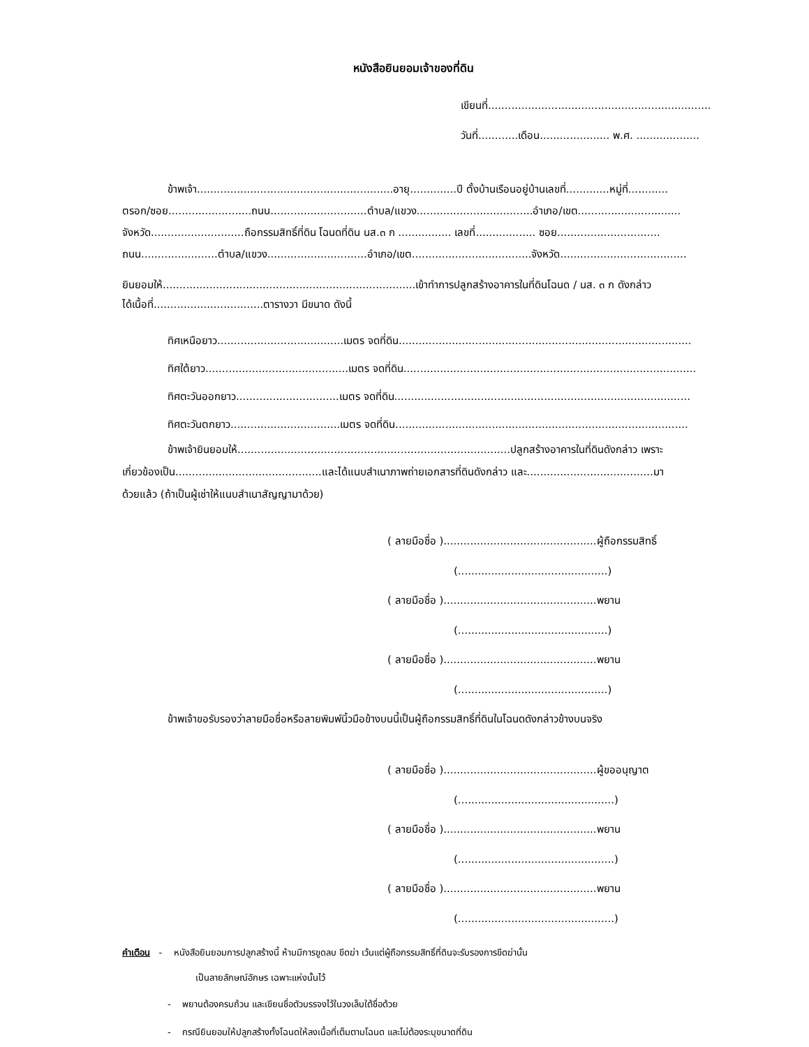หนังสือยินยอมเจ้าของที่ดิน
เขียนที่...................................................................
วันที่............เดือน..................... พ.ศ. ...................
ข้าพเจ้า...........................................................อายุ..............ปี ตั้งบ้านเรือนอยู่บ้านเลขที่.............หมู่ที่............
ตรอก/ซอย.........................ถนน.............................ตำบล/แขวง...................................อำเภอ/เขต...............................
จังหวัด............................ถือกรรมสิทธิ์ที่ดิน โฉนดที่ดิน นส.๓ ก ................ เลขที่.................. ซอย...............................
ถนน.......................ตำบล/แขวง..............................อำเภอ/เขต....................................จังหวัด......................................
ยินยอมให้............................................................................เข้าทำการปลูกสร้างอาคารในที่ดินโฉนด / นส. ๓ ก ดังกล่าว
ได้เนื้อที่.................................ตารางวา มีขนาด ดังนี้
ทิศเหนือยาว......................................เมตร จดที่ดิน........................................................................................
ทิศใต้ยาว...........................................เมตร จดที่ดิน........................................................................................
ทิศตะวันออกยาว...............................เมตร จดที่ดิน.........................................................................................
ทิศตะวันตกยาว.................................เมตร จดที่ดิน........................................................................................
ข้าพเจ้ายินยอมให้..................................................................................ปลูกสร้างอาคารในที่ดินดังกล่าว เพราะ
เกี่ยวข้องเป็น............................................และได้แนบสำเนาภาพถ่ายเอกสารที่ดินดังกล่าว และ......................................มา
ด้วยแล้ว (ถ้าเป็นผู้เช่าให้แนบสำเนาสัญญามาด้วย)
( ลายมือชื่อ )..............................................ผู้ถือกรรมสิทธิ์
(.............................................)
( ลายมือชื่อ )..............................................พยาน
(.............................................)
( ลายมือชื่อ )..............................................พยาน
(.............................................)
ข้าพเจ้าขอรับรองว่าลายมือชื่อหรือลายพิมพ์นิ้วมือข้างบนนี้เป็นผู้ถือกรรมสิทธิ์ที่ดินในโฉนดดังกล่าวข้างบนจริง
( ลายมือชื่อ )..............................................ผู้ขออนุญาต
(...............................................)
( ลายมือชื่อ )..............................................พยาน
(...............................................)
( ลายมือชื่อ )..............................................พยาน
(...............................................)
คำเตือน - หนังสือยินยอมการปลูกสร้างนี้ ห้ามมีการขูดลบ ขีดฆ่า เว้นแต่ผู้ถือกรรมสิทธิ์ที่ดินจะรับรองการขีดฆ่านั้น
เป็นลายลักษณ์อักษร เฉพาะแห่งนั้นไว้
- พยานต้องครบถ้วน และเขียนชื่อตัวบรรจงไว้ในวงเล็บใต้ชื่อด้วย
- กรณียินยอมให้ปลูกสร้างทั้งโฉนดให้ลงเนื้อที่เต็มตามโฉนด และไม่ต้องระบุขนาดที่ดิน